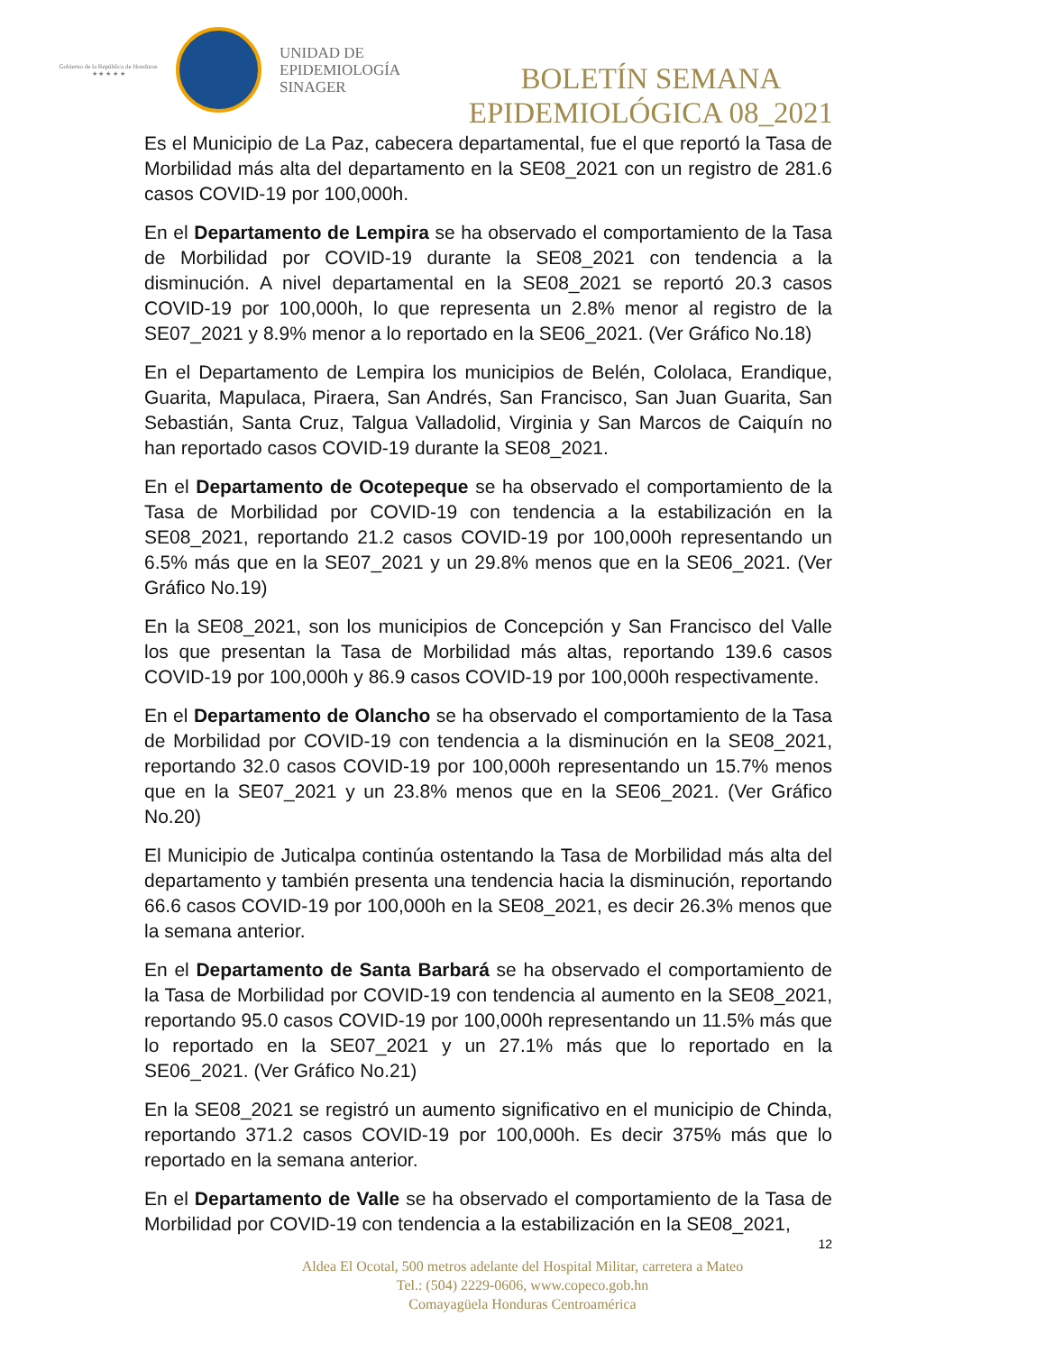Gobierno de la República de Honduras
★ ★ ★ ★ ★
UNIDAD DE
EPIDEMIOLOGÍA
SINAGER
BOLETÍN SEMANA
EPIDEMIOLÓGICA 08_2021
Es el Municipio de La Paz, cabecera departamental, fue el que reportó la Tasa de Morbilidad más alta del departamento en la SE08_2021 con un registro de 281.6 casos COVID-19 por 100,000h.
En el Departamento de Lempira se ha observado el comportamiento de la Tasa de Morbilidad por COVID-19 durante la SE08_2021 con tendencia a la disminución. A nivel departamental en la SE08_2021 se reportó 20.3 casos COVID-19 por 100,000h, lo que representa un 2.8% menor al registro de la SE07_2021 y 8.9% menor a lo reportado en la SE06_2021. (Ver Gráfico No.18)
En el Departamento de Lempira los municipios de Belén, Cololaca, Erandique, Guarita, Mapulaca, Piraera, San Andrés, San Francisco, San Juan Guarita, San Sebastián, Santa Cruz, Talgua Valladolid, Virginia y San Marcos de Caiquín no han reportado casos COVID-19 durante la SE08_2021.
En el Departamento de Ocotepeque se ha observado el comportamiento de la Tasa de Morbilidad por COVID-19 con tendencia a la estabilización en la SE08_2021, reportando 21.2 casos COVID-19 por 100,000h representando un 6.5% más que en la SE07_2021 y un 29.8% menos que en la SE06_2021. (Ver Gráfico No.19)
En la SE08_2021, son los municipios de Concepción y San Francisco del Valle los que presentan la Tasa de Morbilidad más altas, reportando 139.6 casos COVID-19 por 100,000h y 86.9 casos COVID-19 por 100,000h respectivamente.
En el Departamento de Olancho se ha observado el comportamiento de la Tasa de Morbilidad por COVID-19 con tendencia a la disminución en la SE08_2021, reportando 32.0 casos COVID-19 por 100,000h representando un 15.7% menos que en la SE07_2021 y un 23.8% menos que en la SE06_2021. (Ver Gráfico No.20)
El Municipio de Juticalpa continúa ostentando la Tasa de Morbilidad más alta del departamento y también presenta una tendencia hacia la disminución, reportando 66.6 casos COVID-19 por 100,000h en la SE08_2021, es decir 26.3% menos que la semana anterior.
En el Departamento de Santa Barbará se ha observado el comportamiento de la Tasa de Morbilidad por COVID-19 con tendencia al aumento en la SE08_2021, reportando 95.0 casos COVID-19 por 100,000h representando un 11.5% más que lo reportado en la SE07_2021 y un 27.1% más que lo reportado en la SE06_2021. (Ver Gráfico No.21)
En la SE08_2021 se registró un aumento significativo en el municipio de Chinda, reportando 371.2 casos COVID-19 por 100,000h. Es decir 375% más que lo reportado en la semana anterior.
En el Departamento de Valle se ha observado el comportamiento de la Tasa de Morbilidad por COVID-19 con tendencia a la estabilización en la SE08_2021,
12
Aldea El Ocotal, 500 metros adelante del Hospital Militar, carretera a Mateo
Tel.: (504) 2229-0606, www.copeco.gob.hn
Comayagüela Honduras Centroamérica